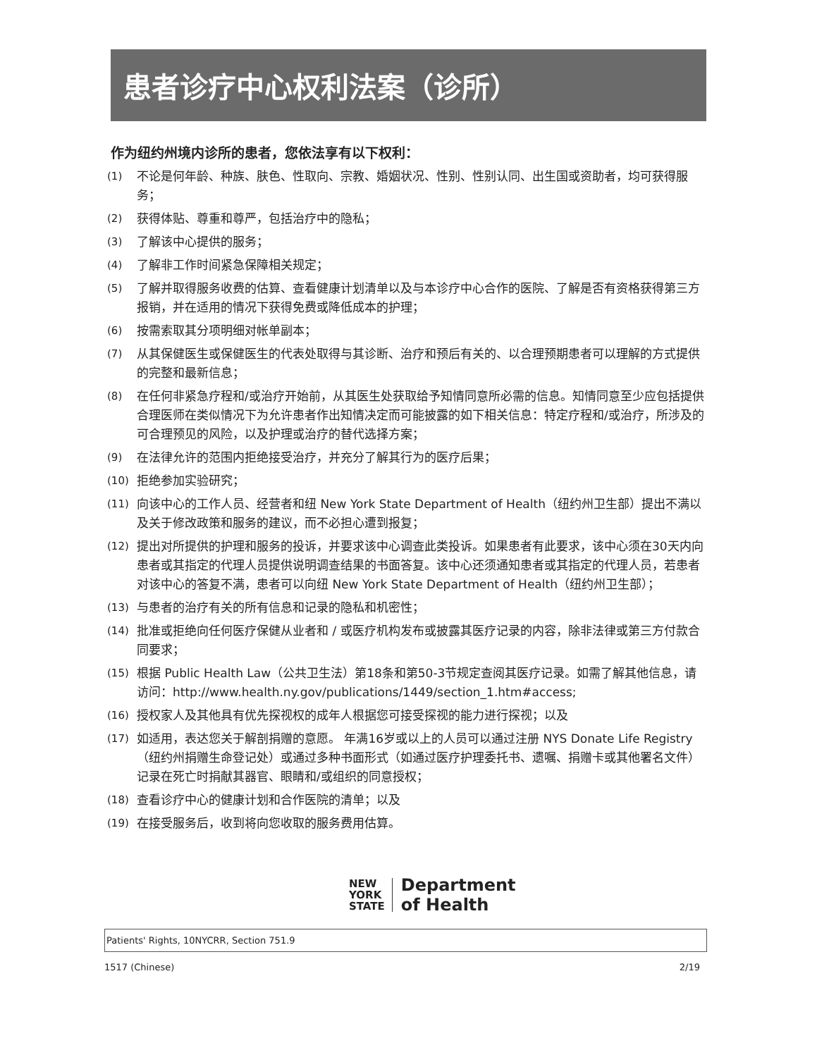患者诊疗中心权利法案（诊所）
作为纽约州境内诊所的患者，您依法享有以下权利：
(1) 不论是何年龄、种族、肤色、性取向、宗教、婚姻状况、性别、性别认同、出生国或资助者，均可获得服务；
(2) 获得体贴、尊重和尊严，包括治疗中的隐私；
(3) 了解该中心提供的服务；
(4) 了解非工作时间紧急保障相关规定；
(5) 了解并取得服务收费的估算、查看健康计划清单以及与本诊疗中心合作的医院、了解是否有资格获得第三方报销，并在适用的情况下获得免费或降低成本的护理；
(6) 按需索取其分项明细对帐单副本；
(7) 从其保健医生或保健医生的代表处取得与其诊断、治疗和预后有关的、以合理预期患者可以理解的方式提供的完整和最新信息；
(8) 在任何非紧急疗程和/或治疗开始前，从其医生处获取给予知情同意所必需的信息。知情同意至少应包括提供合理医师在类似情况下为允许患者作出知情决定而可能披露的如下相关信息：特定疗程和/或治疗，所涉及的可合理预见的风险，以及护理或治疗的替代选择方案；
(9) 在法律允许的范围内拒绝接受治疗，并充分了解其行为的医疗后果；
(10) 拒绝参加实验研究；
(11) 向该中心的工作人员、经营者和纽 New York State Department of Health（纽约州卫生部）提出不满以及关于修改政策和服务的建议，而不必担心遭到报复；
(12) 提出对所提供的护理和服务的投诉，并要求该中心调查此类投诉。如果患者有此要求，该中心须在30天内向患者或其指定的代理人员提供说明调查结果的书面答复。该中心还须通知患者或其指定的代理人员，若患者对该中心的答复不满，患者可以向纽 New York State Department of Health（纽约州卫生部）；
(13) 与患者的治疗有关的所有信息和记录的隐私和机密性；
(14) 批准或拒绝向任何医疗保健从业者和 / 或医疗机构发布或披露其医疗记录的内容，除非法律或第三方付款合同要求；
(15) 根据 Public Health Law（公共卫生法）第18条和第50-3节规定查阅其医疗记录。如需了解其他信息，请访问：http://www.health.ny.gov/publications/1449/section_1.htm#access;
(16) 授权家人及其他具有优先探视权的成年人根据您可接受探视的能力进行探视；以及
(17) 如适用，表达您关于解剖捐赠的意愿。 年满16岁或以上的人员可以通过注册 NYS Donate Life Registry（纽约州捐赠生命登记处）或通过多种书面形式（如通过医疗护理委托书、遗嘱、捐赠卡或其他署名文件）记录在死亡时捐献其器官、眼睛和/或组织的同意授权；
(18) 查看诊疗中心的健康计划和合作医院的清单；以及
(19) 在接受服务后，收到将向您收取的服务费用估算。
NEW
YORK
STATE
Department
of Health
Patients' Rights, 10NYCRR, Section 751.9
1517 (Chinese) 2/19